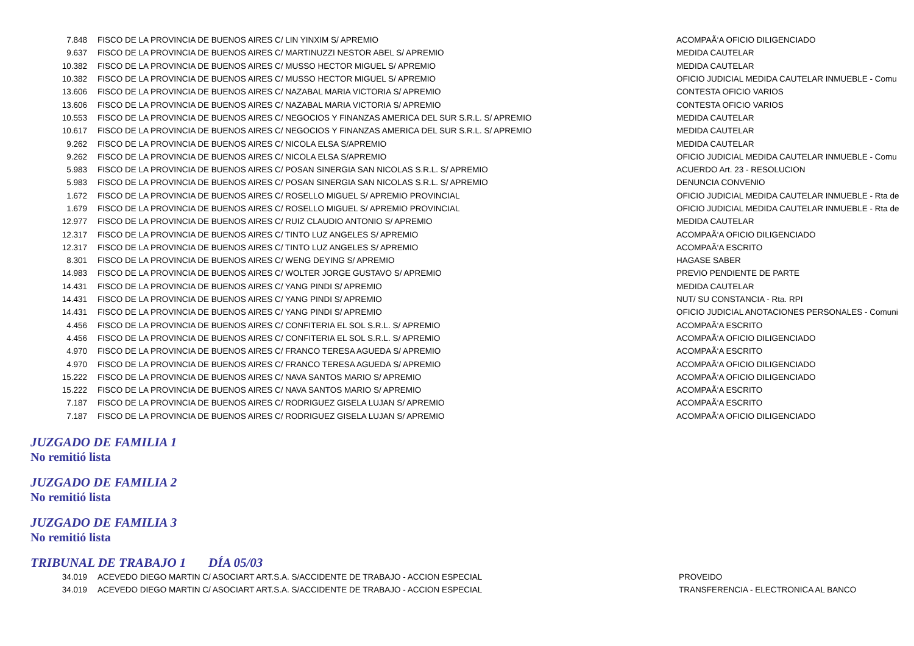| 7.848 | FISCO DE LA PROVINCIA DE BUENOS AIRES C/ LIN YINXIM S/ APREMIO | ACOMPAÃ‘A OFICIO DILIGENCIADO |
| 9.637 | FISCO DE LA PROVINCIA DE BUENOS AIRES C/ MARTINUZZI NESTOR ABEL S/ APREMIO | MEDIDA CAUTELAR |
| 10.382 | FISCO DE LA PROVINCIA DE BUENOS AIRES C/ MUSSO HECTOR MIGUEL S/ APREMIO | MEDIDA CAUTELAR |
| 10.382 | FISCO DE LA PROVINCIA DE BUENOS AIRES C/ MUSSO HECTOR MIGUEL S/ APREMIO | OFICIO JUDICIAL MEDIDA CAUTELAR INMUEBLE - Comu |
| 13.606 | FISCO DE LA PROVINCIA DE BUENOS AIRES C/ NAZABAL MARIA VICTORIA S/ APREMIO | CONTESTA OFICIO VARIOS |
| 13.606 | FISCO DE LA PROVINCIA DE BUENOS AIRES C/ NAZABAL MARIA VICTORIA S/ APREMIO | CONTESTA OFICIO VARIOS |
| 10.553 | FISCO DE LA PROVINCIA DE BUENOS AIRES C/ NEGOCIOS Y FINANZAS AMERICA DEL SUR S.R.L. S/ APREMIO | MEDIDA CAUTELAR |
| 10.617 | FISCO DE LA PROVINCIA DE BUENOS AIRES C/ NEGOCIOS Y FINANZAS AMERICA DEL SUR S.R.L. S/ APREMIO | MEDIDA CAUTELAR |
| 9.262 | FISCO DE LA PROVINCIA DE BUENOS AIRES C/ NICOLA ELSA S/APREMIO | MEDIDA CAUTELAR |
| 9.262 | FISCO DE LA PROVINCIA DE BUENOS AIRES C/ NICOLA ELSA S/APREMIO | OFICIO JUDICIAL MEDIDA CAUTELAR INMUEBLE - Comu |
| 5.983 | FISCO DE LA PROVINCIA DE BUENOS AIRES C/ POSAN SINERGIA SAN NICOLAS S.R.L. S/ APREMIO | ACUERDO Art. 23 - RESOLUCION |
| 5.983 | FISCO DE LA PROVINCIA DE BUENOS AIRES C/ POSAN SINERGIA SAN NICOLAS S.R.L. S/ APREMIO | DENUNCIA CONVENIO |
| 1.672 | FISCO DE LA PROVINCIA DE BUENOS AIRES C/ ROSELLO MIGUEL S/ APREMIO PROVINCIAL | OFICIO JUDICIAL MEDIDA CAUTELAR INMUEBLE - Rta de |
| 1.679 | FISCO DE LA PROVINCIA DE BUENOS AIRES C/ ROSELLO MIGUEL S/ APREMIO PROVINCIAL | OFICIO JUDICIAL MEDIDA CAUTELAR INMUEBLE - Rta de |
| 12.977 | FISCO DE LA PROVINCIA DE BUENOS AIRES C/ RUIZ CLAUDIO ANTONIO S/ APREMIO | MEDIDA CAUTELAR |
| 12.317 | FISCO DE LA PROVINCIA DE BUENOS AIRES C/ TINTO LUZ ANGELES S/ APREMIO | ACOMPAÃ‘A OFICIO DILIGENCIADO |
| 12.317 | FISCO DE LA PROVINCIA DE BUENOS AIRES C/ TINTO LUZ ANGELES S/ APREMIO | ACOMPAÃ‘A ESCRITO |
| 8.301 | FISCO DE LA PROVINCIA DE BUENOS AIRES C/ WENG DEYING S/ APREMIO | HAGASE SABER |
| 14.983 | FISCO DE LA PROVINCIA DE BUENOS AIRES C/ WOLTER JORGE GUSTAVO S/ APREMIO | PREVIO PENDIENTE DE PARTE |
| 14.431 | FISCO DE LA PROVINCIA DE BUENOS AIRES C/ YANG PINDI S/ APREMIO | MEDIDA CAUTELAR |
| 14.431 | FISCO DE LA PROVINCIA DE BUENOS AIRES C/ YANG PINDI S/ APREMIO | NUT/ SU CONSTANCIA - Rta. RPI |
| 14.431 | FISCO DE LA PROVINCIA DE BUENOS AIRES C/ YANG PINDI S/ APREMIO | OFICIO JUDICIAL ANOTACIONES PERSONALES - Comuni |
| 4.456 | FISCO DE LA PROVINCIA DE BUENOS AIRES C/ CONFITERIA EL SOL S.R.L. S/ APREMIO | ACOMPAÃ‘A ESCRITO |
| 4.456 | FISCO DE LA PROVINCIA DE BUENOS AIRES C/ CONFITERIA EL SOL S.R.L. S/ APREMIO | ACOMPAÃ‘A OFICIO DILIGENCIADO |
| 4.970 | FISCO DE LA PROVINCIA DE BUENOS AIRES C/ FRANCO TERESA AGUEDA S/ APREMIO | ACOMPAÃ‘A ESCRITO |
| 4.970 | FISCO DE LA PROVINCIA DE BUENOS AIRES C/ FRANCO TERESA AGUEDA S/ APREMIO | ACOMPAÃ‘A OFICIO DILIGENCIADO |
| 15.222 | FISCO DE LA PROVINCIA DE BUENOS AIRES C/ NAVA SANTOS MARIO S/ APREMIO | ACOMPAÃ‘A OFICIO DILIGENCIADO |
| 15.222 | FISCO DE LA PROVINCIA DE BUENOS AIRES C/ NAVA SANTOS MARIO S/ APREMIO | ACOMPAÃ‘A ESCRITO |
| 7.187 | FISCO DE LA PROVINCIA DE BUENOS AIRES C/ RODRIGUEZ GISELA LUJAN S/ APREMIO | ACOMPAÃ‘A ESCRITO |
| 7.187 | FISCO DE LA PROVINCIA DE BUENOS AIRES C/ RODRIGUEZ GISELA LUJAN S/ APREMIO | ACOMPAÃ‘A OFICIO DILIGENCIADO |
JUZGADO DE FAMILIA 1
No remitió lista
JUZGADO DE FAMILIA 2
No remitió lista
JUZGADO DE FAMILIA 3
No remitió lista
TRIBUNAL DE TRABAJO 1 DÍA 05/03
| 34.019 | ACEVEDO DIEGO MARTIN C/ ASOCIART ART.S.A. S/ACCIDENTE DE TRABAJO - ACCION ESPECIAL | PROVEIDO |
| 34.019 | ACEVEDO DIEGO MARTIN C/ ASOCIART ART.S.A. S/ACCIDENTE DE TRABAJO - ACCION ESPECIAL | TRANSFERENCIA - ELECTRONICA AL BANCO |